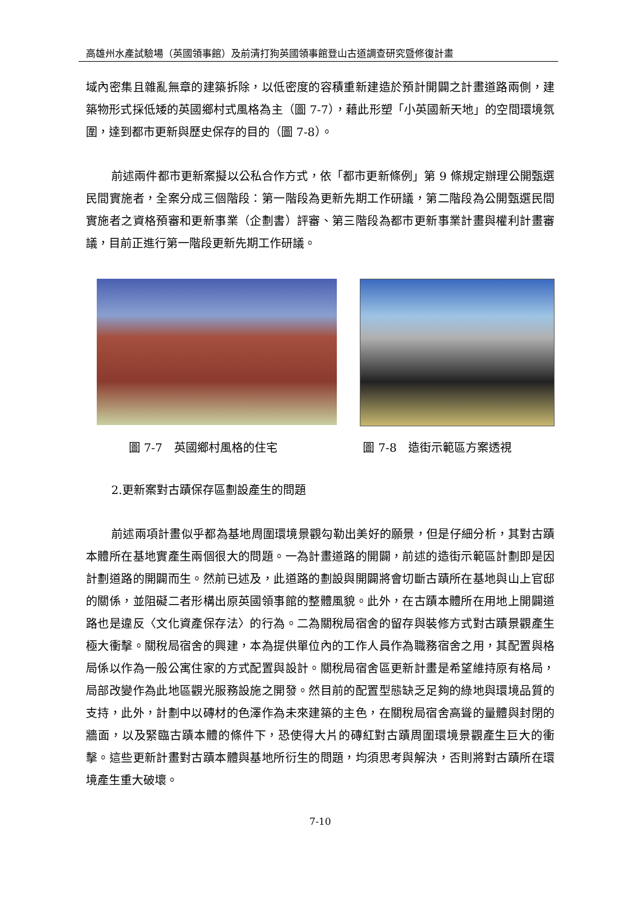高雄州水產試驗場（英國領事館）及前清打狗英國領事館登山古道調查研究暨修復計畫
域內密集且雜亂無章的建築拆除，以低密度的容積重新建造於預計開闢之計畫道路兩側，建築物形式採低矮的英國鄉村式風格為主（圖 7-7），藉此形塑「小英國新天地」的空間環境氛圍，達到都市更新與歷史保存的目的（圖 7-8）。
前述兩件都市更新案擬以公私合作方式，依「都市更新條例」第 9 條規定辦理公開甄選民間實施者，全案分成三個階段：第一階段為更新先期工作研議，第二階段為公開甄選民間實施者之資格預審和更新事業（企劃書）評審、第三階段為都市更新事業計畫與權利計畫審議，目前正進行第一階段更新先期工作研議。
圖 7-7　英國鄉村風格的住宅 圖 7-8　造街示範區方案透視
2.更新案對古蹟保存區劃設產生的問題
前述兩項計畫似乎都為基地周圍環境景觀勾勒出美好的願景，但是仔細分析，其對古蹟本體所在基地實產生兩個很大的問題。一為計畫道路的開闢，前述的造街示範區計劃即是因計劃道路的開闢而生。然前已述及，此道路的劃設與開闢將會切斷古蹟所在基地與山上官邸的關係，並阻礙二者形構出原英國領事館的整體風貌。此外，在古蹟本體所在用地上開闢道路也是違反〈文化資產保存法〉的行為。二為關稅局宿舍的留存與裝修方式對古蹟景觀產生極大衝擊。關稅局宿舍的興建，本為提供單位內的工作人員作為職務宿舍之用，其配置與格局係以作為一般公寓住家的方式配置與設計。關稅局宿舍區更新計畫是希望維持原有格局，局部改變作為此地區觀光服務設施之開發。然目前的配置型態缺乏足夠的綠地與環境品質的支持，此外，計劃中以磚材的色澤作為未來建築的主色，在關稅局宿舍高聳的量體與封閉的牆面，以及緊臨古蹟本體的條件下，恐使得大片的磚紅對古蹟周圍環境景觀產生巨大的衝擊。這些更新計畫對古蹟本體與基地所衍生的問題，均須思考與解決，否則將對古蹟所在環境產生重大破壞。
7-10